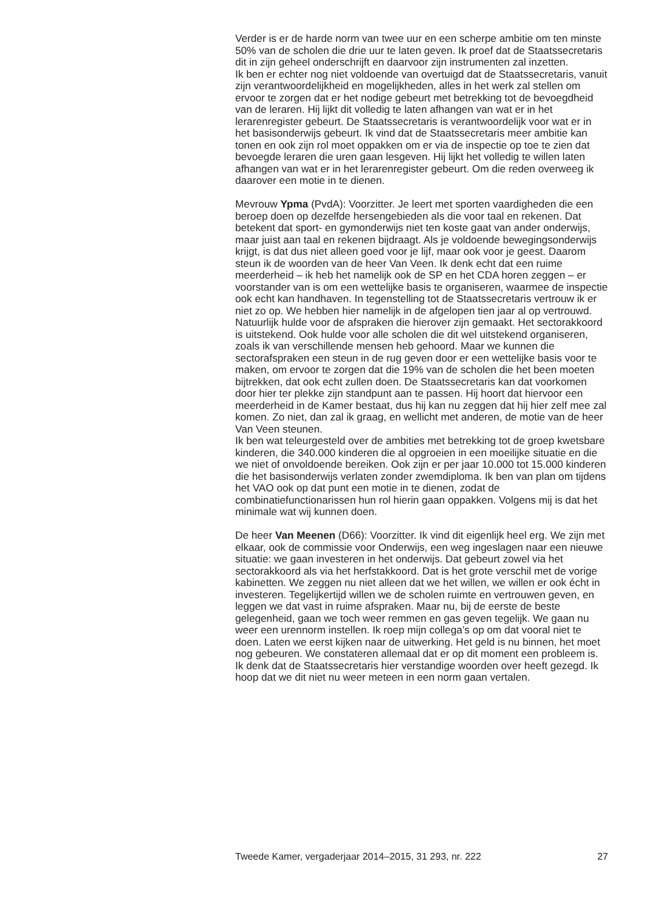Verder is er de harde norm van twee uur en een scherpe ambitie om ten minste 50% van de scholen die drie uur te laten geven. Ik proef dat de Staatssecretaris dit in zijn geheel onderschrijft en daarvoor zijn instrumenten zal inzetten.
Ik ben er echter nog niet voldoende van overtuigd dat de Staatssecretaris, vanuit zijn verantwoordelijkheid en mogelijkheden, alles in het werk zal stellen om ervoor te zorgen dat er het nodige gebeurt met betrekking tot de bevoegdheid van de leraren. Hij lijkt dit volledig te laten afhangen van wat er in het lerarenregister gebeurt. De Staatssecretaris is verantwoordelijk voor wat er in het basisonderwijs gebeurt. Ik vind dat de Staatssecretaris meer ambitie kan tonen en ook zijn rol moet oppakken om er via de inspectie op toe te zien dat bevoegde leraren die uren gaan lesgeven. Hij lijkt het volledig te willen laten afhangen van wat er in het lerarenregister gebeurt. Om die reden overweeg ik daarover een motie in te dienen.
Mevrouw Ypma (PvdA): Voorzitter. Je leert met sporten vaardigheden die een beroep doen op dezelfde hersengebieden als die voor taal en rekenen. Dat betekent dat sport- en gymonderwijs niet ten koste gaat van ander onderwijs, maar juist aan taal en rekenen bijdraagt. Als je voldoende bewegingsonderwijs krijgt, is dat dus niet alleen goed voor je lijf, maar ook voor je geest. Daarom steun ik de woorden van de heer Van Veen. Ik denk echt dat een ruime meerderheid – ik heb het namelijk ook de SP en het CDA horen zeggen – er voorstander van is om een wettelijke basis te organiseren, waarmee de inspectie ook echt kan handhaven. In tegenstelling tot de Staatssecretaris vertrouw ik er niet zo op. We hebben hier namelijk in de afgelopen tien jaar al op vertrouwd. Natuurlijk hulde voor de afspraken die hierover zijn gemaakt. Het sectorakkoord is uitstekend. Ook hulde voor alle scholen die dit wel uitstekend organiseren, zoals ik van verschillende mensen heb gehoord. Maar we kunnen die sectorafspraken een steun in de rug geven door er een wettelijke basis voor te maken, om ervoor te zorgen dat die 19% van de scholen die het been moeten bijtrekken, dat ook echt zullen doen. De Staatssecretaris kan dat voorkomen door hier ter plekke zijn standpunt aan te passen. Hij hoort dat hiervoor een meerderheid in de Kamer bestaat, dus hij kan nu zeggen dat hij hier zelf mee zal komen. Zo niet, dan zal ik graag, en wellicht met anderen, de motie van de heer Van Veen steunen.
Ik ben wat teleurgesteld over de ambities met betrekking tot de groep kwetsbare kinderen, die 340.000 kinderen die al opgroeien in een moeilijke situatie en die we niet of onvoldoende bereiken. Ook zijn er per jaar 10.000 tot 15.000 kinderen die het basisonderwijs verlaten zonder zwemdiploma. Ik ben van plan om tijdens het VAO ook op dat punt een motie in te dienen, zodat de combinatiefunctionarissen hun rol hierin gaan oppakken. Volgens mij is dat het minimale wat wij kunnen doen.
De heer Van Meenen (D66): Voorzitter. Ik vind dit eigenlijk heel erg. We zijn met elkaar, ook de commissie voor Onderwijs, een weg ingeslagen naar een nieuwe situatie: we gaan investeren in het onderwijs. Dat gebeurt zowel via het sectorakkoord als via het herfstakkoord. Dat is het grote verschil met de vorige kabinetten. We zeggen nu niet alleen dat we het willen, we willen er ook écht in investeren. Tegelijkertijd willen we de scholen ruimte en vertrouwen geven, en leggen we dat vast in ruime afspraken. Maar nu, bij de eerste de beste gelegenheid, gaan we toch weer remmen en gas geven tegelijk. We gaan nu weer een urennorm instellen. Ik roep mijn collega’s op om dat vooral niet te doen. Laten we eerst kijken naar de uitwerking. Het geld is nu binnen, het moet nog gebeuren. We constateren allemaal dat er op dit moment een probleem is. Ik denk dat de Staatssecretaris hier verstandige woorden over heeft gezegd. Ik hoop dat we dit niet nu weer meteen in een norm gaan vertalen.
Tweede Kamer, vergaderjaar 2014–2015, 31 293, nr. 222 27